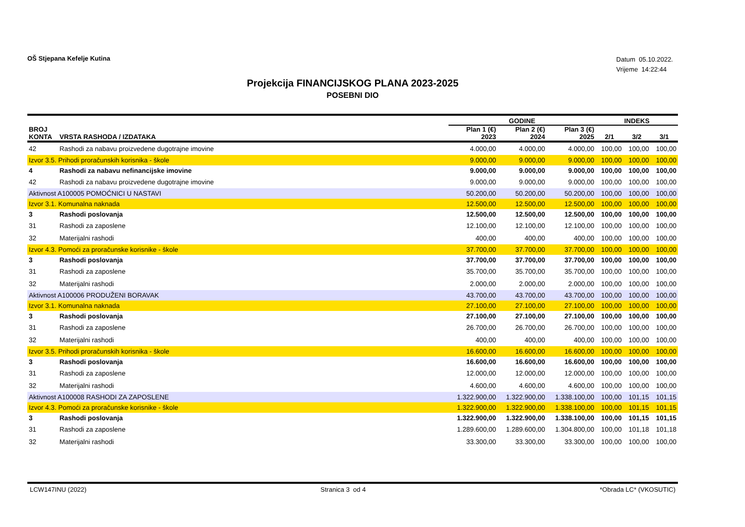OŠ Stjepana Kefelje Kutina
Datum 05.10.2022.
Vrijeme 14:22:44
Projekcija FINANCIJSKOG PLANA 2023-2025
POSEBNI DIO
| | | GODINE | | | INDEKS | | |
| --- | --- | --- | --- | --- | --- | --- | --- |
| BROJ KONTA | VRSTA RASHODA / IZDATAKA | Plan 1 (€) 2023 | Plan 2 (€) 2024 | Plan 3 (€) 2025 | 2/1 | 3/2 | 3/1 |
| 42 | Rashodi za nabavu proizvedene dugotrajne imovine | 4.000,00 | 4.000,00 | 4.000,00 | 100,00 | 100,00 | 100,00 |
| Izvor 3.5. Prihodi proračunskih korisnika - škole | | 9.000,00 | 9.000,00 | 9.000,00 | 100,00 | 100,00 | 100,00 |
| 4 | Rashodi za nabavu nefinancijske imovine | 9.000,00 | 9.000,00 | 9.000,00 | 100,00 | 100,00 | 100,00 |
| 42 | Rashodi za nabavu proizvedene dugotrajne imovine | 9.000,00 | 9.000,00 | 9.000,00 | 100,00 | 100,00 | 100,00 |
| Aktivnost A100005 POMOĆNICI U NASTAVI | | 50.200,00 | 50.200,00 | 50.200,00 | 100,00 | 100,00 | 100,00 |
| Izvor 3.1. Komunalna naknada | | 12.500,00 | 12.500,00 | 12.500,00 | 100,00 | 100,00 | 100,00 |
| 3 | Rashodi poslovanja | 12.500,00 | 12.500,00 | 12.500,00 | 100,00 | 100,00 | 100,00 |
| 31 | Rashodi za zaposlene | 12.100,00 | 12.100,00 | 12.100,00 | 100,00 | 100,00 | 100,00 |
| 32 | Materijalni rashodi | 400,00 | 400,00 | 400,00 | 100,00 | 100,00 | 100,00 |
| Izvor 4.3. Pomoći za proračunske korisnike - škole | | 37.700,00 | 37.700,00 | 37.700,00 | 100,00 | 100,00 | 100,00 |
| 3 | Rashodi poslovanja | 37.700,00 | 37.700,00 | 37.700,00 | 100,00 | 100,00 | 100,00 |
| 31 | Rashodi za zaposlene | 35.700,00 | 35.700,00 | 35.700,00 | 100,00 | 100,00 | 100,00 |
| 32 | Materijalni rashodi | 2.000,00 | 2.000,00 | 2.000,00 | 100,00 | 100,00 | 100,00 |
| Aktivnost A100006 PRODUŽENI BORAVAK | | 43.700,00 | 43.700,00 | 43.700,00 | 100,00 | 100,00 | 100,00 |
| Izvor 3.1. Komunalna naknada | | 27.100,00 | 27.100,00 | 27.100,00 | 100,00 | 100,00 | 100,00 |
| 3 | Rashodi poslovanja | 27.100,00 | 27.100,00 | 27.100,00 | 100,00 | 100,00 | 100,00 |
| 31 | Rashodi za zaposlene | 26.700,00 | 26.700,00 | 26.700,00 | 100,00 | 100,00 | 100,00 |
| 32 | Materijalni rashodi | 400,00 | 400,00 | 400,00 | 100,00 | 100,00 | 100,00 |
| Izvor 3.5. Prihodi proračunskih korisnika - škole | | 16.600,00 | 16.600,00 | 16.600,00 | 100,00 | 100,00 | 100,00 |
| 3 | Rashodi poslovanja | 16.600,00 | 16.600,00 | 16.600,00 | 100,00 | 100,00 | 100,00 |
| 31 | Rashodi za zaposlene | 12.000,00 | 12.000,00 | 12.000,00 | 100,00 | 100,00 | 100,00 |
| 32 | Materijalni rashodi | 4.600,00 | 4.600,00 | 4.600,00 | 100,00 | 100,00 | 100,00 |
| Aktivnost A100008 RASHODI ZA ZAPOSLENE | | 1.322.900,00 | 1.322.900,00 | 1.338.100,00 | 100,00 | 101,15 | 101,15 |
| Izvor 4.3. Pomoći za proračunske korisnike - škole | | 1.322.900,00 | 1.322.900,00 | 1.338.100,00 | 100,00 | 101,15 | 101,15 |
| 3 | Rashodi poslovanja | 1.322.900,00 | 1.322.900,00 | 1.338.100,00 | 100,00 | 101,15 | 101,15 |
| 31 | Rashodi za zaposlene | 1.289.600,00 | 1.289.600,00 | 1.304.800,00 | 100,00 | 101,18 | 101,18 |
| 32 | Materijalni rashodi | 33.300,00 | 33.300,00 | 33.300,00 | 100,00 | 100,00 | 100,00 |
LCW147INU (2022) Stranica 3 od 4 *Obrada LC* (VKOSUTIC)